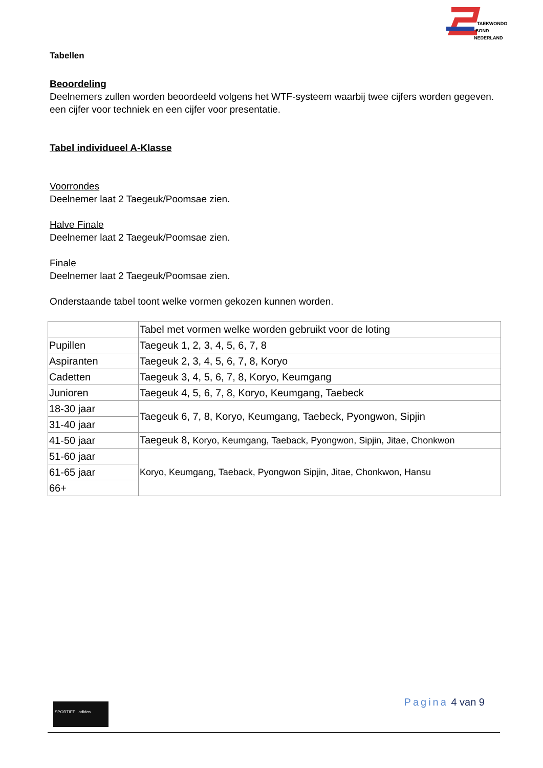TAEKWONDO
BOND
NEDERLAND
Tabellen
Beoordeling
Deelnemers zullen worden beoordeeld volgens het WTF-systeem waarbij twee cijfers worden gegeven. een cijfer voor techniek en een cijfer voor presentatie.
Tabel individueel A-Klasse
Voorrondes
Deelnemer laat 2 Taegeuk/Poomsae zien.
Halve Finale
Deelnemer laat 2 Taegeuk/Poomsae zien.
Finale
Deelnemer laat 2 Taegeuk/Poomsae zien.
Onderstaande tabel toont welke vormen gekozen kunnen worden.
| | Tabel met vormen welke worden gebruikt voor de loting |
| Pupillen | Taegeuk 1, 2, 3, 4, 5, 6, 7, 8 |
| Aspiranten | Taegeuk 2, 3, 4, 5, 6, 7, 8, Koryo |
| Cadetten | Taegeuk 3, 4, 5, 6, 7, 8, Koryo, Keumgang |
| Junioren | Taegeuk 4, 5, 6, 7, 8, Koryo, Keumgang, Taebeck |
| 18-30 jaar | Taegeuk 6, 7, 8, Koryo, Keumgang, Taebeck, Pyongwon, Sipjin |
| 31-40 jaar | |
| 41-50 jaar | Taegeuk 8, Koryo, Keumgang, Taeback, Pyongwon, Sipjin, Jitae, Chonkwon |
| 51-60 jaar | Koryo, Keumgang, Taeback, Pyongwon Sipjin, Jitae, Chonkwon, Hansu |
| 61-65 jaar | |
| 66+ | |
Pagina 4 van 9 SPORTIEF adidas